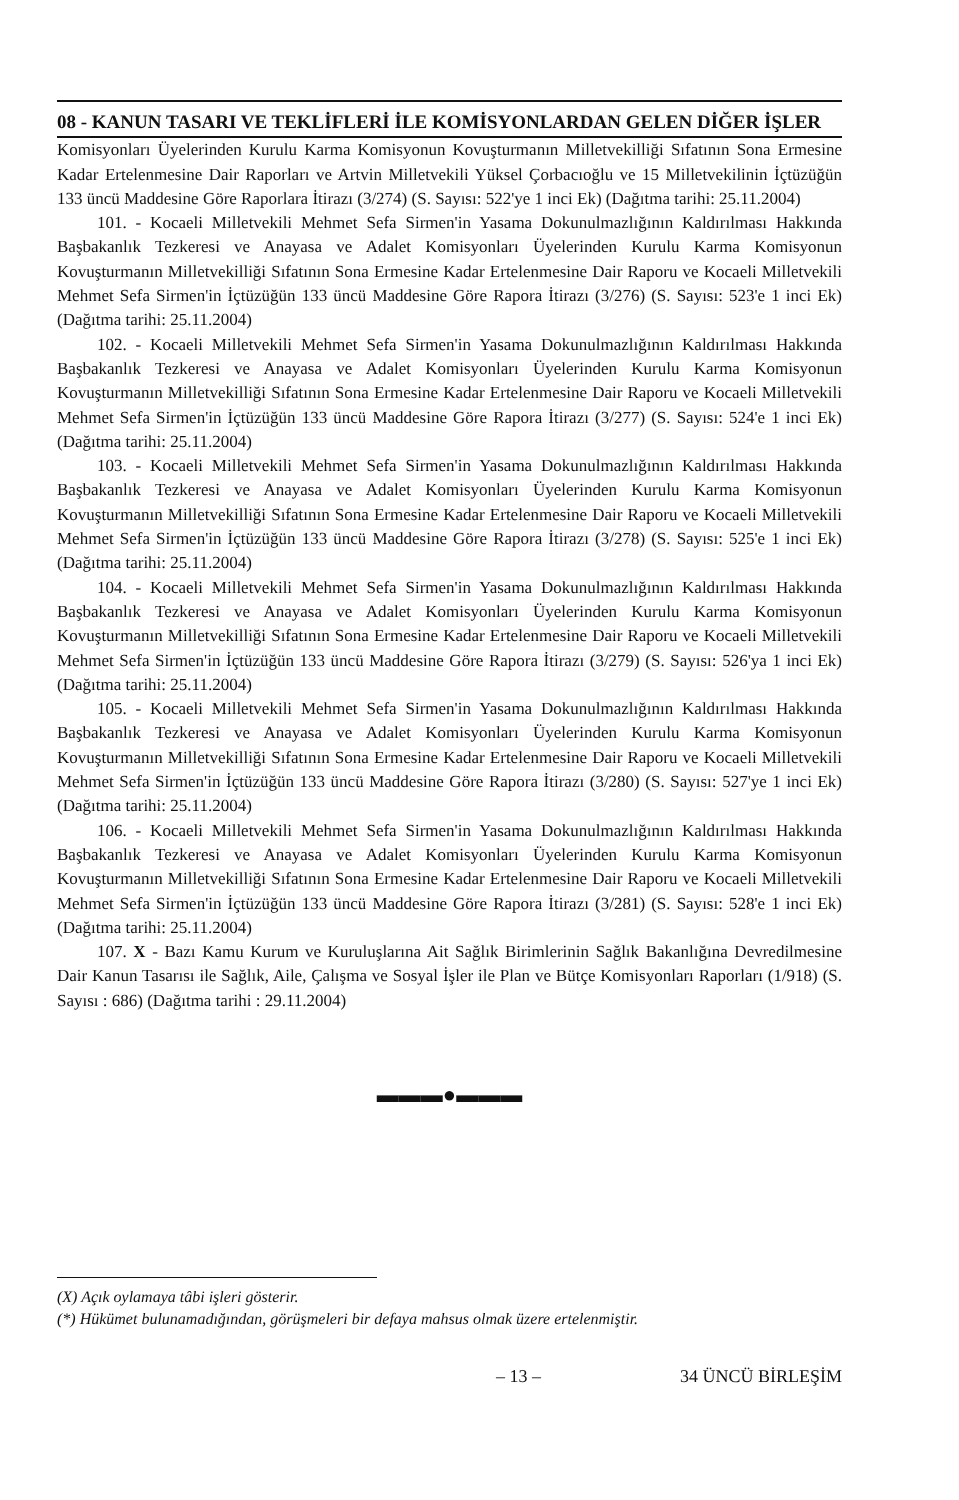08 - KANUN TASARI VE TEKLİFLERİ İLE KOMİSYONLARDAN GELEN DİĞER İŞLER
Komisyonları Üyelerinden Kurulu Karma Komisyonun Kovuşturmanın Milletvekilliği Sıfatının Sona Ermesine Kadar Ertelenmesine Dair Raporları ve Artvin Milletvekili Yüksel Çorbacıoğlu ve 15 Milletvekilinin İçtüzüğün 133 üncü Maddesine Göre Raporlara İtirazı (3/274) (S. Sayısı: 522'ye 1 inci Ek) (Dağıtma tarihi: 25.11.2004)
101. - Kocaeli Milletvekili Mehmet Sefa Sirmen'in Yasama Dokunulmazlığının Kaldırılması Hakkında Başbakanlık Tezkeresi ve Anayasa ve Adalet Komisyonları Üyelerinden Kurulu Karma Komisyonun Kovuşturmanın Milletvekilliği Sıfatının Sona Ermesine Kadar Ertelenmesine Dair Raporu ve Kocaeli Milletvekili Mehmet Sefa Sirmen'in İçtüzüğün 133 üncü Maddesine Göre Rapora İtirazı (3/276) (S. Sayısı: 523'e 1 inci Ek) (Dağıtma tarihi: 25.11.2004)
102. - Kocaeli Milletvekili Mehmet Sefa Sirmen'in Yasama Dokunulmazlığının Kaldırılması Hakkında Başbakanlık Tezkeresi ve Anayasa ve Adalet Komisyonları Üyelerinden Kurulu Karma Komisyonun Kovuşturmanın Milletvekilliği Sıfatının Sona Ermesine Kadar Ertelenmesine Dair Raporu ve Kocaeli Milletvekili Mehmet Sefa Sirmen'in İçtüzüğün 133 üncü Maddesine Göre Rapora İtirazı (3/277) (S. Sayısı: 524'e 1 inci Ek) (Dağıtma tarihi: 25.11.2004)
103. - Kocaeli Milletvekili Mehmet Sefa Sirmen'in Yasama Dokunulmazlığının Kaldırılması Hakkında Başbakanlık Tezkeresi ve Anayasa ve Adalet Komisyonları Üyelerinden Kurulu Karma Komisyonun Kovuşturmanın Milletvekilliği Sıfatının Sona Ermesine Kadar Ertelenmesine Dair Raporu ve Kocaeli Milletvekili Mehmet Sefa Sirmen'in İçtüzüğün 133 üncü Maddesine Göre Rapora İtirazı (3/278) (S. Sayısı: 525'e 1 inci Ek) (Dağıtma tarihi: 25.11.2004)
104. - Kocaeli Milletvekili Mehmet Sefa Sirmen'in Yasama Dokunulmazlığının Kaldırılması Hakkında Başbakanlık Tezkeresi ve Anayasa ve Adalet Komisyonları Üyelerinden Kurulu Karma Komisyonun Kovuşturmanın Milletvekilliği Sıfatının Sona Ermesine Kadar Ertelenmesine Dair Raporu ve Kocaeli Milletvekili Mehmet Sefa Sirmen'in İçtüzüğün 133 üncü Maddesine Göre Rapora İtirazı (3/279) (S. Sayısı: 526'ya 1 inci Ek) (Dağıtma tarihi: 25.11.2004)
105. - Kocaeli Milletvekili Mehmet Sefa Sirmen'in Yasama Dokunulmazlığının Kaldırılması Hakkında Başbakanlık Tezkeresi ve Anayasa ve Adalet Komisyonları Üyelerinden Kurulu Karma Komisyonun Kovuşturmanın Milletvekilliği Sıfatının Sona Ermesine Kadar Ertelenmesine Dair Raporu ve Kocaeli Milletvekili Mehmet Sefa Sirmen'in İçtüzüğün 133 üncü Maddesine Göre Rapora İtirazı (3/280) (S. Sayısı: 527'ye 1 inci Ek) (Dağıtma tarihi: 25.11.2004)
106. - Kocaeli Milletvekili Mehmet Sefa Sirmen'in Yasama Dokunulmazlığının Kaldırılması Hakkında Başbakanlık Tezkeresi ve Anayasa ve Adalet Komisyonları Üyelerinden Kurulu Karma Komisyonun Kovuşturmanın Milletvekilliği Sıfatının Sona Ermesine Kadar Ertelenmesine Dair Raporu ve Kocaeli Milletvekili Mehmet Sefa Sirmen'in İçtüzüğün 133 üncü Maddesine Göre Rapora İtirazı (3/281) (S. Sayısı: 528'e 1 inci Ek) (Dağıtma tarihi: 25.11.2004)
107. X - Bazı Kamu Kurum ve Kuruluşlarına Ait Sağlık Birimlerinin Sağlık Bakanlığına Devredilmesine Dair Kanun Tasarısı ile Sağlık, Aile, Çalışma ve Sosyal İşler ile Plan ve Bütçe Komisyonları Raporları (1/918) (S. Sayısı : 686) (Dağıtma tarihi : 29.11.2004)
▬▬▬●▬▬▬
(X) Açık oylamaya tâbi işleri gösterir.
(*) Hükümet bulunamadığından, görüşmeleri bir defaya mahsus olmak üzere ertelenmiştir.
– 13 – 34 ÜNCÜ BİRLEŞİM